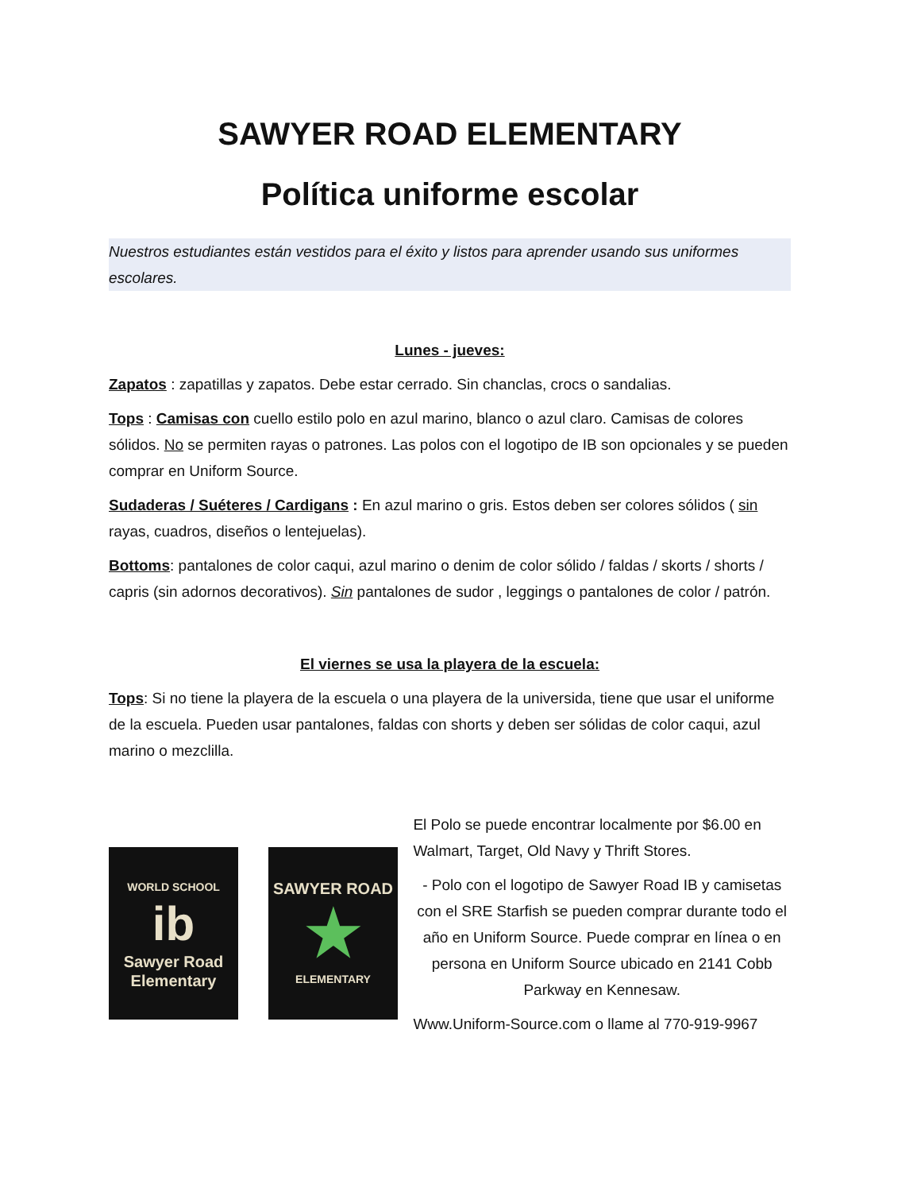SAWYER ROAD ELEMENTARY
Política uniforme escolar
Nuestros estudiantes están vestidos para el éxito y listos para aprender usando sus uniformes escolares.
Lunes - jueves:
Zapatos : zapatillas y zapatos. Debe estar cerrado. Sin chanclas, crocs o sandalias.
Tops : Camisas con cuello estilo polo en azul marino, blanco o azul claro. Camisas de colores sólidos. No se permiten rayas o patrones. Las polos con el logotipo de IB son opcionales y se pueden comprar en Uniform Source.
Sudaderas / Suéteres / Cardigans : En azul marino o gris. Estos deben ser colores sólidos ( sin rayas, cuadros, diseños o lentejuelas).
Bottoms: pantalones de color caqui, azul marino o denim de color sólido / faldas / skorts / shorts / capris (sin adornos decorativos). Sin pantalones de sudor , leggings o pantalones de color / patrón.
El viernes se usa la playera de la escuela:
Tops: Si no tiene la playera de la escuela o una playera de la universida, tiene que usar el uniforme de la escuela. Pueden usar pantalones, faldas con shorts y deben ser sólidas de color caqui, azul marino o mezclilla.
WORLD SCHOOL
ib
Sawyer Road Elementary
SAWYER ROAD
★
ELEMENTARY
El Polo se puede encontrar localmente por $6.00 en Walmart, Target, Old Navy y Thrift Stores.
- Polo con el logotipo de Sawyer Road IB y camisetas con el SRE Starfish se pueden comprar durante todo el año en Uniform Source. Puede comprar en línea o en persona en Uniform Source ubicado en 2141 Cobb Parkway en Kennesaw.
Www.Uniform-Source.com o llame al 770-919-9967